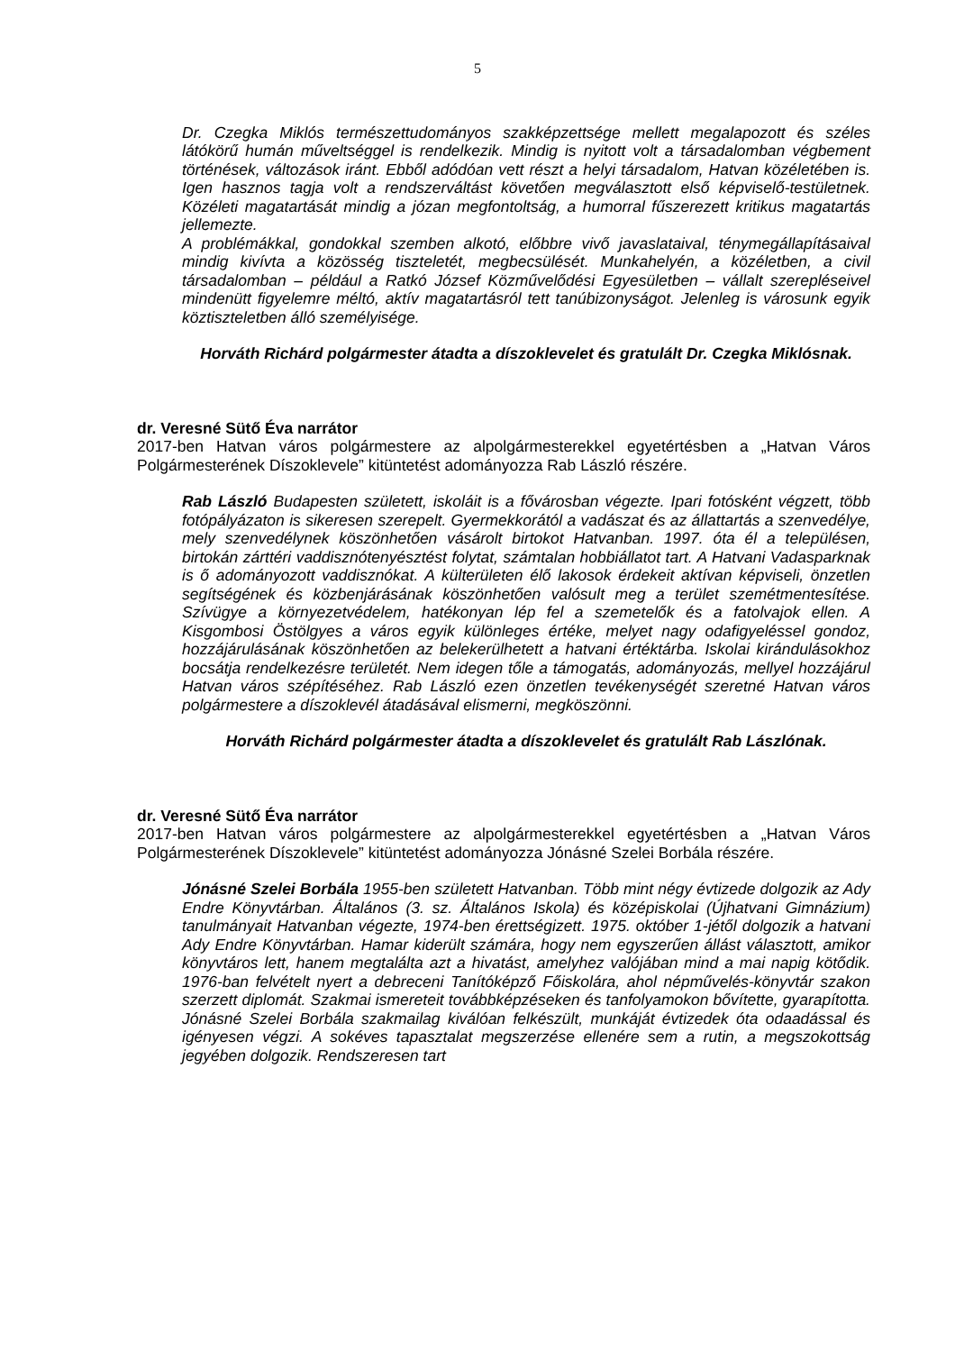5
Dr. Czegka Miklós természettudományos szakképzettsége mellett megalapozott és széles látókörű humán műveltséggel is rendelkezik. Mindig is nyitott volt a társadalomban végbement történések, változások iránt. Ebből adódóan vett részt a helyi társadalom, Hatvan közéletében is. Igen hasznos tagja volt a rendszerváltást követően megválasztott első képviselő-testületnek. Közéleti magatartását mindig a józan megfontoltság, a humorral fűszerezett kritikus magatartás jellemezte.
A problémákkal, gondokkal szemben alkotó, előbbre vivő javaslataival, ténymegállapításaival mindig kivívta a közösség tiszteletét, megbecsülését. Munkahelyén, a közéletben, a civil társadalomban – például a Ratkó József Közművelődési Egyesületben – vállalt szerepléseivel mindenütt figyelemre méltó, aktív magatartásról tett tanúbizonyságot. Jelenleg is városunk egyik köztiszteletben álló személyisége.
Horváth Richárd polgármester átadta a díszoklevelet és gratulált Dr. Czegka Miklósnak.
dr. Veresné Sütő Éva narrátor
2017-ben Hatvan város polgármestere az alpolgármesterekkel egyetértésben a „Hatvan Város Polgármesterének Díszoklevele” kitüntetést adományozza Rab László részére.
Rab László Budapesten született, iskoláit is a fővárosban végezte. Ipari fotósként végzett, több fotópályázaton is sikeresen szerepelt. Gyermekkorától a vadászat és az állattartás a szenvedélye, mely szenvedélynek köszönhetően vásárolt birtokot Hatvanban. 1997. óta él a településen, birtokán zárttéri vaddisznótenyésztést folytat, számtalan hobbiállatot tart. A Hatvani Vadasparknak is ő adományozott vaddisznókat. A külterületen élő lakosok érdekeit aktívan képviseli, önzetlen segítségének és közbenjárásának köszönhetően valósult meg a terület szemétmentesítése. Szívügye a környezetvédelem, hatékonyan lép fel a szemetelők és a fatolvajok ellen. A Kisgombosi Östölgyes a város egyik különleges értéke, melyet nagy odafigyeléssel gondoz, hozzájárulásának köszönhetően az belekerülhetett a hatvani értéktárba. Iskolai kirándulásokhoz bocsátja rendelkezésre területét. Nem idegen tőle a támogatás, adományozás, mellyel hozzájárul Hatvan város szépítéséhez. Rab László ezen önzetlen tevékenységét szeretné Hatvan város polgármestere a díszoklevél átadásával elismerni, megköszönni.
Horváth Richárd polgármester átadta a díszoklevelet és gratulált Rab Lászlónak.
dr. Veresné Sütő Éva narrátor
2017-ben Hatvan város polgármestere az alpolgármesterekkel egyetértésben a „Hatvan Város Polgármesterének Díszoklevele” kitüntetést adományozza Jónásné Szelei Borbála részére.
Jónásné Szelei Borbála 1955-ben született Hatvanban. Több mint négy évtizede dolgozik az Ady Endre Könyvtárban. Általános (3. sz. Általános Iskola) és középiskolai (Újhatvani Gimnázium) tanulmányait Hatvanban végezte, 1974-ben érettségizett. 1975. október 1-jétől dolgozik a hatvani Ady Endre Könyvtárban. Hamar kiderült számára, hogy nem egyszerűen állást választott, amikor könyvtáros lett, hanem megtalálta azt a hivatást, amelyhez valójában mind a mai napig kötődik. 1976-ban felvételt nyert a debreceni Tanítóképző Főiskolára, ahol népművelés-könyvtár szakon szerzett diplomát. Szakmai ismereteit továbbképzéseken és tanfolyamokon bővítette, gyarapította. Jónásné Szelei Borbála szakmailag kiválóan felkészült, munkáját évtizedek óta odaadással és igényesen végzi. A sokéves tapasztalat megszerzése ellenére sem a rutin, a megszokottság jegyében dolgozik. Rendszeresen tart